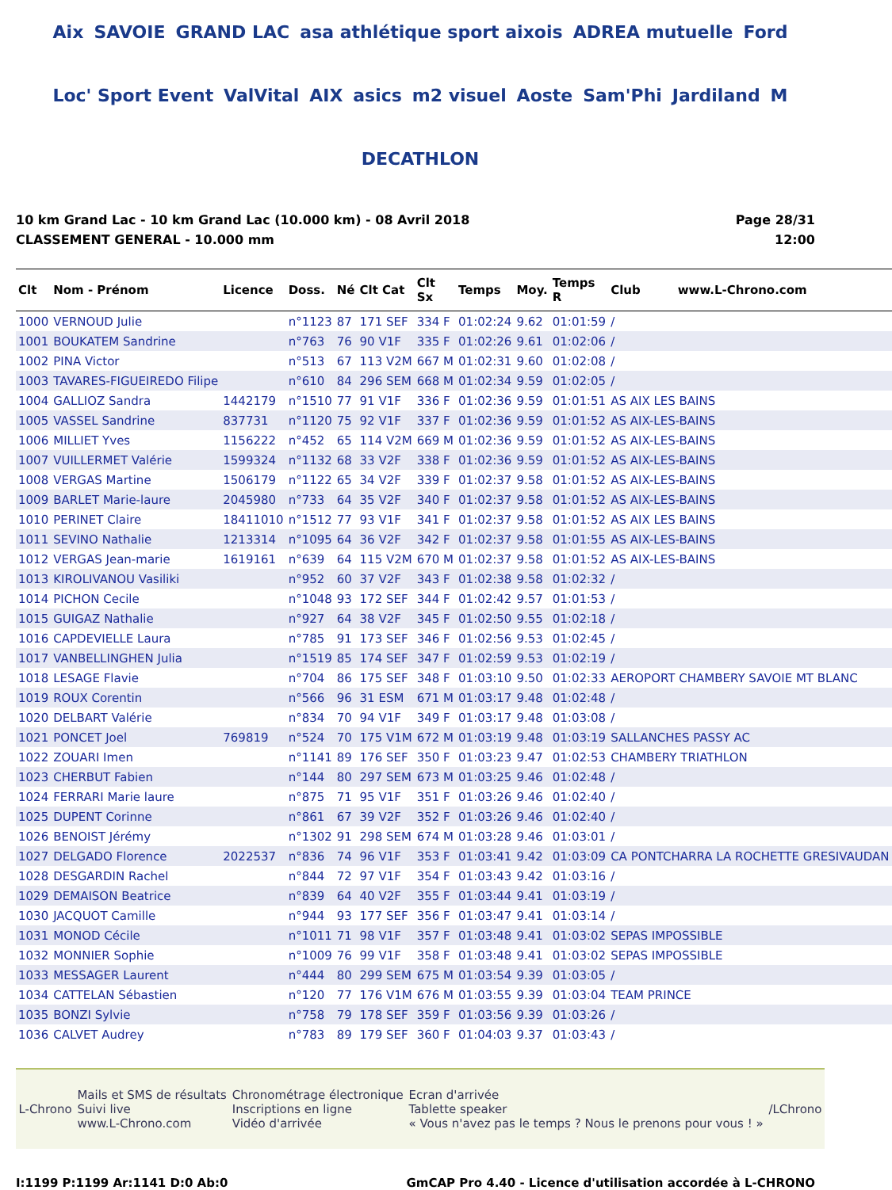Aix SAVOIE GRAND LAC asa athlétique sport aixois ADREA mutuelle Ford Loc' Sport Event ValVital AIX asics m2 visuel Aoste Sam'Phi Jardiland M DECATHLON
10 km Grand Lac - 10 km Grand Lac (10.000 km) - 08 Avril 2018
CLASSEMENT GENERAL - 10.000 mm
Page 28/31
12:00
| Clt | Nom - Prénom | Licence | Doss. | Né | Clt Cat | Clt Sx | Temps | Moy. | Temps R | Club www.L-Chrono.com |
| --- | --- | --- | --- | --- | --- | --- | --- | --- | --- | --- |
| 1000 | VERNOUD Julie | | n°1123 | 87 | 171 SEF | 334 F | 01:02:24 | 9.62 | 01:01:59 | / |
| 1001 | BOUKATEM Sandrine | | n°763 | 76 | 90 V1F | 335 F | 01:02:26 | 9.61 | 01:02:06 | / |
| 1002 | PINA Victor | | n°513 | 67 | 113 V2M | 667 M | 01:02:31 | 9.60 | 01:02:08 | / |
| 1003 | TAVARES-FIGUEIREDO Filipe | | n°610 | 84 | 296 SEM | 668 M | 01:02:34 | 9.59 | 01:02:05 | / |
| 1004 | GALLIOZ Sandra | 1442179 | n°1510 | 77 | 91 V1F | 336 F | 01:02:36 | 9.59 | 01:01:51 | AS AIX LES BAINS |
| 1005 | VASSEL Sandrine | 837731 | n°1120 | 75 | 92 V1F | 337 F | 01:02:36 | 9.59 | 01:01:52 | AS AIX-LES-BAINS |
| 1006 | MILLIET Yves | 1156222 | n°452 | 65 | 114 V2M | 669 M | 01:02:36 | 9.59 | 01:01:52 | AS AIX-LES-BAINS |
| 1007 | VUILLERMET Valérie | 1599324 | n°1132 | 68 | 33 V2F | 338 F | 01:02:36 | 9.59 | 01:01:52 | AS AIX-LES-BAINS |
| 1008 | VERGAS Martine | 1506179 | n°1122 | 65 | 34 V2F | 339 F | 01:02:37 | 9.58 | 01:01:52 | AS AIX-LES-BAINS |
| 1009 | BARLET Marie-laure | 2045980 | n°733 | 64 | 35 V2F | 340 F | 01:02:37 | 9.58 | 01:01:52 | AS AIX-LES-BAINS |
| 1010 | PERINET Claire | 18411010 | n°1512 | 77 | 93 V1F | 341 F | 01:02:37 | 9.58 | 01:01:52 | AS AIX LES BAINS |
| 1011 | SEVINO Nathalie | 1213314 | n°1095 | 64 | 36 V2F | 342 F | 01:02:37 | 9.58 | 01:01:55 | AS AIX-LES-BAINS |
| 1012 | VERGAS Jean-marie | 1619161 | n°639 | 64 | 115 V2M | 670 M | 01:02:37 | 9.58 | 01:01:52 | AS AIX-LES-BAINS |
| 1013 | KIROLIVANOU Vasiliki | | n°952 | 60 | 37 V2F | 343 F | 01:02:38 | 9.58 | 01:02:32 | / |
| 1014 | PICHON Cecile | | n°1048 | 93 | 172 SEF | 344 F | 01:02:42 | 9.57 | 01:01:53 | / |
| 1015 | GUIGAZ Nathalie | | n°927 | 64 | 38 V2F | 345 F | 01:02:50 | 9.55 | 01:02:18 | / |
| 1016 | CAPDEVIELLE Laura | | n°785 | 91 | 173 SEF | 346 F | 01:02:56 | 9.53 | 01:02:45 | / |
| 1017 | VANBELLINGHEN Julia | | n°1519 | 85 | 174 SEF | 347 F | 01:02:59 | 9.53 | 01:02:19 | / |
| 1018 | LESAGE Flavie | | n°704 | 86 | 175 SEF | 348 F | 01:03:10 | 9.50 | 01:02:33 | AEROPORT CHAMBERY SAVOIE MT BLANC |
| 1019 | ROUX Corentin | | n°566 | 96 | 31 ESM | 671 M | 01:03:17 | 9.48 | 01:02:48 | / |
| 1020 | DELBART Valérie | | n°834 | 70 | 94 V1F | 349 F | 01:03:17 | 9.48 | 01:03:08 | / |
| 1021 | PONCET Joel | 769819 | n°524 | 70 | 175 V1M | 672 M | 01:03:19 | 9.48 | 01:03:19 | SALLANCHES PASSY AC |
| 1022 | ZOUARI Imen | | n°1141 | 89 | 176 SEF | 350 F | 01:03:23 | 9.47 | 01:02:53 | CHAMBERY TRIATHLON |
| 1023 | CHERBUT Fabien | | n°144 | 80 | 297 SEM | 673 M | 01:03:25 | 9.46 | 01:02:48 | / |
| 1024 | FERRARI Marie laure | | n°875 | 71 | 95 V1F | 351 F | 01:03:26 | 9.46 | 01:02:40 | / |
| 1025 | DUPENT Corinne | | n°861 | 67 | 39 V2F | 352 F | 01:03:26 | 9.46 | 01:02:40 | / |
| 1026 | BENOIST Jérémy | | n°1302 | 91 | 298 SEM | 674 M | 01:03:28 | 9.46 | 01:03:01 | / |
| 1027 | DELGADO Florence | 2022537 | n°836 | 74 | 96 V1F | 353 F | 01:03:41 | 9.42 | 01:03:09 | CA PONTCHARRA LA ROCHETTE GRESIVAUDAN |
| 1028 | DESGARDIN Rachel | | n°844 | 72 | 97 V1F | 354 F | 01:03:43 | 9.42 | 01:03:16 | / |
| 1029 | DEMAISON Beatrice | | n°839 | 64 | 40 V2F | 355 F | 01:03:44 | 9.41 | 01:03:19 | / |
| 1030 | JACQUOT Camille | | n°944 | 93 | 177 SEF | 356 F | 01:03:47 | 9.41 | 01:03:14 | / |
| 1031 | MONOD Cécile | | n°1011 | 71 | 98 V1F | 357 F | 01:03:48 | 9.41 | 01:03:02 | SEPAS IMPOSSIBLE |
| 1032 | MONNIER Sophie | | n°1009 | 76 | 99 V1F | 358 F | 01:03:48 | 9.41 | 01:03:02 | SEPAS IMPOSSIBLE |
| 1033 | MESSAGER Laurent | | n°444 | 80 | 299 SEM | 675 M | 01:03:54 | 9.39 | 01:03:05 | / |
| 1034 | CATTELAN Sébastien | | n°120 | 77 | 176 V1M | 676 M | 01:03:55 | 9.39 | 01:03:04 | TEAM PRINCE |
| 1035 | BONZI Sylvie | | n°758 | 79 | 178 SEF | 359 F | 01:03:56 | 9.39 | 01:03:26 | / |
| 1036 | CALVET Audrey | | n°783 | 89 | 179 SEF | 360 F | 01:04:03 | 9.37 | 01:03:43 | / |
L-Chrono
Mails et SMS de résultats
Suivi live
www.L-Chrono.com
Chronométrage électronique
Inscriptions en ligne
Vidéo d'arrivée
Ecran d'arrivée
Tablette speaker
« Vous n'avez pas le temps ? Nous le prenons pour vous ! »
/LChrono
I:1199 P:1199 Ar:1141 D:0 Ab:0 GmCAP Pro 4.40 - Licence d'utilisation accordée à L-CHRONO